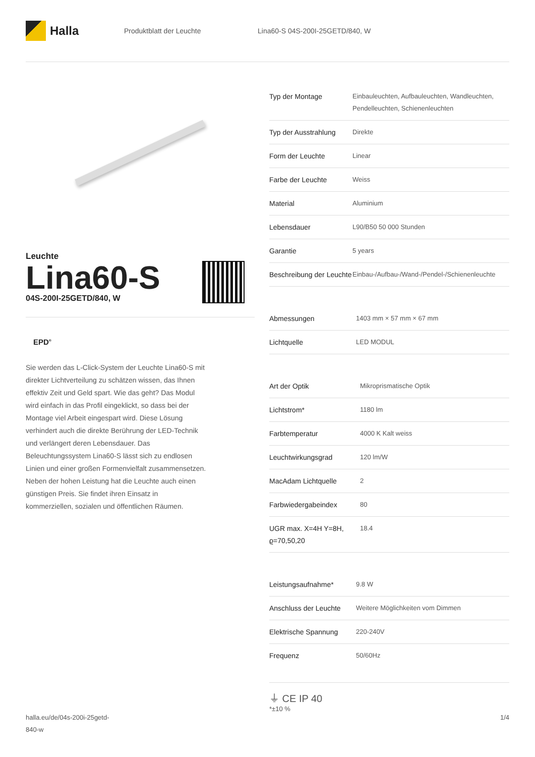Halla
Produktblatt der Leuchte
Lina60-S 04S-200I-25GETD/840, W
Leuchte
Lina60-S
04S-200I-25GETD/840, W
EPD<sup>®</sup>
Sie werden das L-Click-System der Leuchte Lina60-S mit direkter Lichtverteilung zu schätzen wissen, das Ihnen effektiv Zeit und Geld spart. Wie das geht? Das Modul wird einfach in das Profil eingeklickt, so dass bei der Montage viel Arbeit eingespart wird. Diese Lösung verhindert auch die direkte Berührung der LED-Technik und verlängert deren Lebensdauer. Das Beleuchtungssystem Lina60-S lässt sich zu endlosen Linien und einer großen Formenvielfalt zusammensetzen. Neben der hohen Leistung hat die Leuchte auch einen günstigen Preis. Sie findet ihren Einsatz in kommerziellen, sozialen und öffentlichen Räumen.
| Typ der Montage | Einbauleuchten, Aufbauleuchten, Wandleuchten, Pendelleuchten, Schienenleuchten |
| Typ der Ausstrahlung | Direkte |
| Form der Leuchte | Linear |
| Farbe der Leuchte | Weiss |
| Material | Aluminium |
| Lebensdauer | L90/B50 50 000 Stunden |
| Garantie | 5 years |
| Beschreibung der Leuchte | Einbau-/Aufbau-/Wand-/Pendel-/Schienenleuchte |
| Abmessungen | 1403 mm × 57 mm × 67 mm |
| Lichtquelle | LED MODUL |
| Art der Optik | Mikroprismatische Optik |
| Lichtstrom* | 1180 lm |
| Farbtemperatur | 4000 K Kalt weiss |
| Leuchtwirkungsgrad | 120 lm/W |
| MacAdam Lichtquelle | 2 |
| Farbwiedergabeindex | 80 |
| UGR max. X=4H Y=8H, ϱ=70,50,20 | 18.4 |
| Leistungsaufnahme* | 9.8 W |
| Anschluss der Leuchte | Weitere Möglichkeiten vom Dimmen |
| Elektrische Spannung | 220-240V |
| Frequenz | 50/60Hz |
⏚ CE IP 40
*±10 %
halla.eu/de/04s-200i-25getd-
840-w
1/4